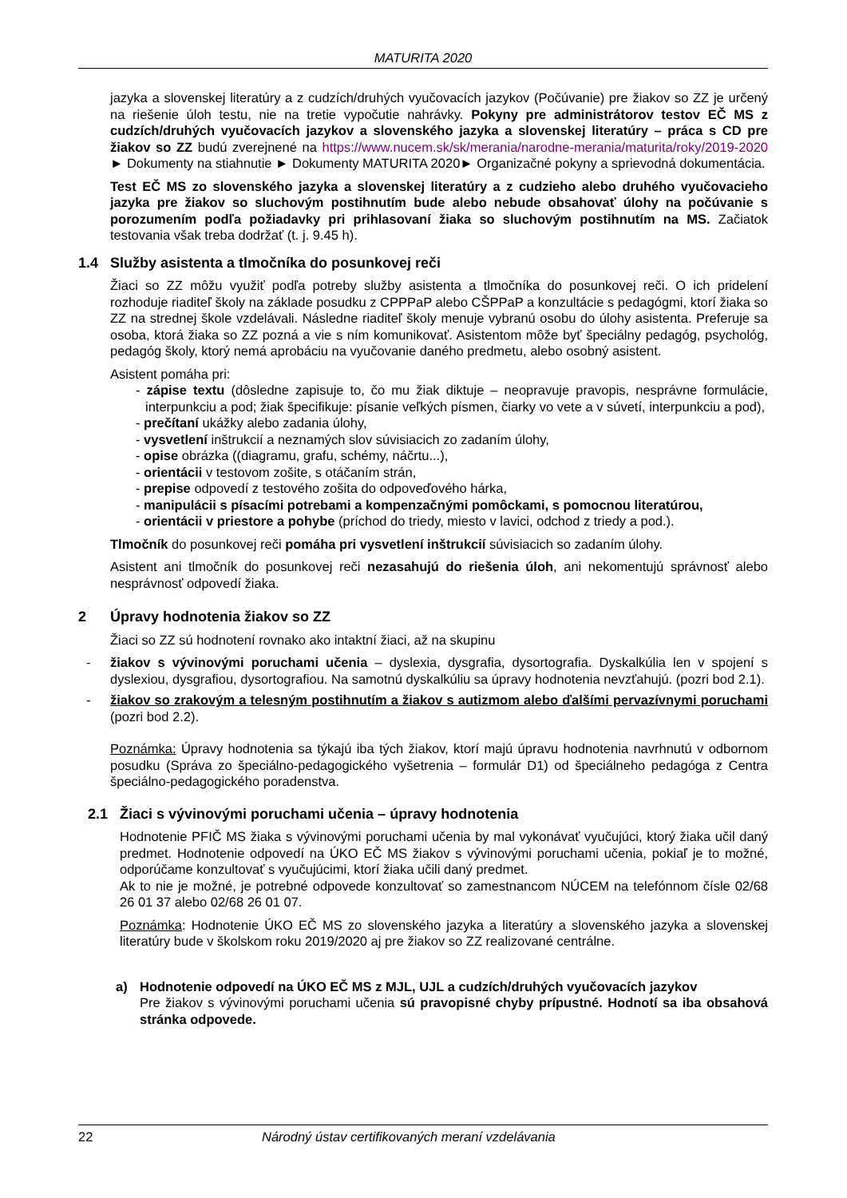MATURITA 2020
jazyka a slovenskej literatúry a z cudzích/druhých vyučovacích jazykov (Počúvanie) pre žiakov so ZZ je určený na riešenie úloh testu, nie na tretie vypočutie nahrávky. Pokyny pre administrátorov testov EČ MS z cudzích/druhých vyučovacích jazykov a slovenského jazyka a slovenskej literatúry – práca s CD pre žiakov so ZZ budú zverejnené na https://www.nucem.sk/sk/merania/narodne-merania/maturita/roky/2019-2020 ► Dokumenty na stiahnutie ► Dokumenty MATURITA 2020► Organizačné pokyny a sprievodná dokumentácia.
Test EČ MS zo slovenského jazyka a slovenskej literatúry a z cudzieho alebo druhého vyučovacieho jazyka pre žiakov so sluchovým postihnutím bude alebo nebude obsahovať úlohy na počúvanie s porozumením podľa požiadavky pri prihlasovaní žiaka so sluchovým postihnutím na MS. Začiatok testovania však treba dodržať (t. j. 9.45 h).
1.4 Služby asistenta a tlmočníka do posunkovej reči
Žiaci so ZZ môžu využiť podľa potreby služby asistenta a tlmočníka do posunkovej reči. O ich pridelení rozhoduje riaditeľ školy na základe posudku z CPPPaP alebo CŠPPaP a konzultácie s pedagógmi, ktorí žiaka so ZZ na strednej škole vzdelávali. Následne riaditeľ školy menuje vybranú osobu do úlohy asistenta. Preferuje sa osoba, ktorá žiaka so ZZ pozná a vie s ním komunikovať. Asistentom môže byť špeciálny pedagóg, psychológ, pedagóg školy, ktorý nemá aprobáciu na vyučovanie daného predmetu, alebo osobný asistent.
Asistent pomáha pri:
- zápise textu (dôsledne zapisuje to, čo mu žiak diktuje – neopravuje pravopis, nesprávne formulácie, interpunkciu a pod; žiak špecifikuje: písanie veľkých písmen, čiarky vo vete a v súvetí, interpunkciu a pod),
- prečítaní ukážky alebo zadania úlohy,
- vysvetlení inštrukcií a neznamých slov súvisiacich zo zadaním úlohy,
- opise obrázka ((diagramu, grafu, schémy, náčrtu...),
- orientácii v testovom zošite, s otáčaním strán,
- prepise odpovedí z testového zošita do odpoveďového hárka,
- manipulácii s písacími potrebami a kompenzačnými pomôckami, s pomocnou literatúrou,
- orientácii v priestore a pohybe (príchod do triedy, miesto v lavici, odchod z triedy a pod.).
Tlmočník do posunkovej reči pomáha pri vysvetlení inštrukcií súvisiacich so zadaním úlohy.
Asistent ani tlmočník do posunkovej reči nezasahujú do riešenia úloh, ani nekomentujú správnosť alebo nesprávnosť odpovedí žiaka.
2 Úpravy hodnotenia žiakov so ZZ
Žiaci so ZZ sú hodnotení rovnako ako intaktní žiaci, až na skupinu
- žiakov s vývinovými poruchami učenia – dyslexia, dysgrafia, dysortografia. Dyskalkúlia len v spojení s dyslexiou, dysgrafiou, dysortografiou. Na samotnú dyskalkúliu sa úpravy hodnotenia nevzťahujú. (pozri bod 2.1).
- žiakov so zrakovým a telesným postihnutím a žiakov s autizmom alebo ďalšími pervazívnymi poruchami (pozri bod 2.2).
Poznámka: Úpravy hodnotenia sa týkajú iba tých žiakov, ktorí majú úpravu hodnotenia navrhnutú v odbornom posudku (Správa zo špeciálno-pedagogického vyšetrenia – formulár D1) od špeciálneho pedagóga z Centra špeciálno-pedagogického poradenstva.
2.1 Žiaci s vývinovými poruchami učenia – úpravy hodnotenia
Hodnotenie PFIČ MS žiaka s vývinovými poruchami učenia by mal vykonávať vyučujúci, ktorý žiaka učil daný predmet. Hodnotenie odpovedí na ÚKO EČ MS žiakov s vývinovými poruchami učenia, pokiaľ je to možné, odporúčame konzultovať s vyučujúcimi, ktorí žiaka učili daný predmet.
Ak to nie je možné, je potrebné odpovede konzultovať so zamestnancom NÚCEM na telefónnom čísle 02/68 26 01 37 alebo 02/68 26 01 07.
Poznámka: Hodnotenie ÚKO EČ MS zo slovenského jazyka a literatúry a slovenského jazyka a slovenskej literatúry bude v školskom roku 2019/2020 aj pre žiakov so ZZ realizované centrálne.
a) Hodnotenie odpovedí na ÚKO EČ MS z MJL, UJL a cudzích/druhých vyučovacích jazykov
Pre žiakov s vývinovými poruchami učenia sú pravopisné chyby prípustné. Hodnotí sa iba obsahová stránka odpovede.
22 Národný ústav certifikovaných meraní vzdelávania